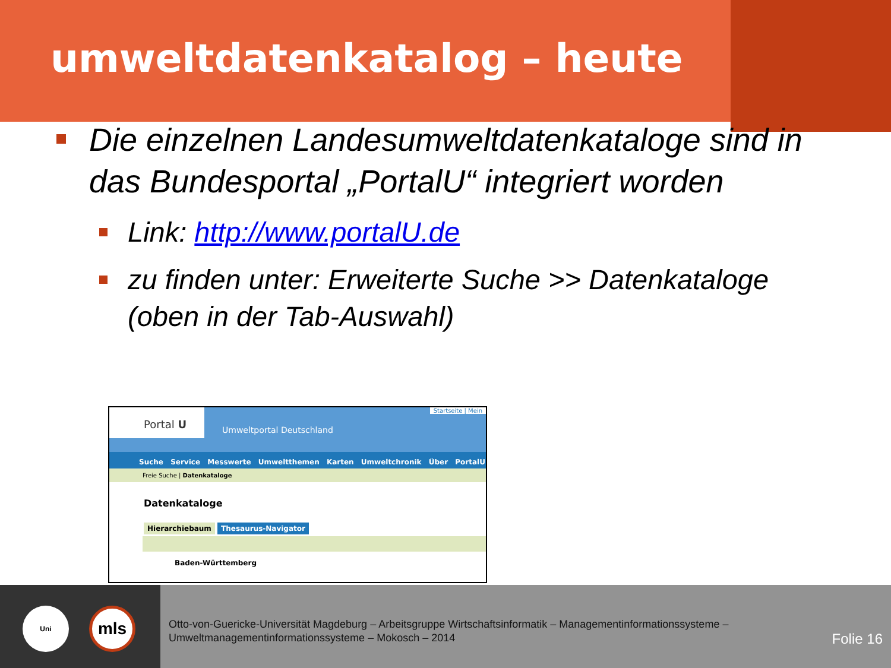umweltdatenkatalog – heute
Die einzelnen Landesumweltdatenkataloge sind in das Bundesportal „PortalU“ integriert worden
Link: http://www.portalU.de
zu finden unter: Erweiterte Suche >> Datenkataloge (oben in der Tab-Auswahl)
Portal U
Umweltportal Deutschland
Startseite | Mein
Suche Service Messwerte Umweltthemen Karten Umweltchronik Über PortalU
Freie Suche | Datenkataloge
Datenkataloge
Hierarchiebaum Thesaurus-Navigator
Baden-Württemberg
Uni mls
Otto-von-Guericke-Universität Magdeburg – Arbeitsgruppe Wirtschaftsinformatik – Managementinformationssysteme –
Umweltmanagementinformationssysteme – Mokosch – 2014
Folie 16